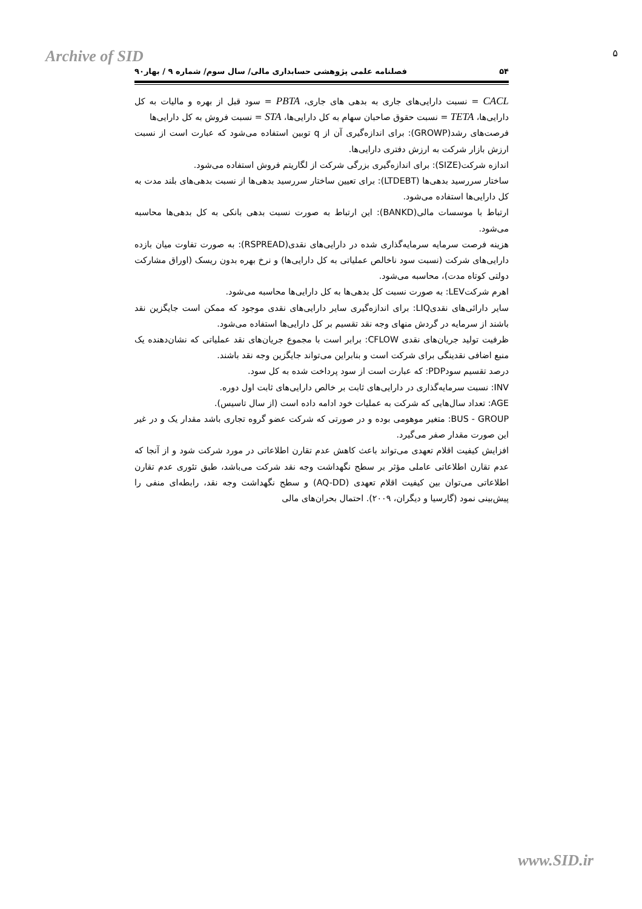Archive of SID ۵
۵۴ فصلنامه علمی پژوهشی حسابداری مالی/ سال سوم/ شماره ۹ / بهار۹۰
CACL = نسبت دارایی‌های جاری به بدهی های جاری، PBTA = سود قبل از بهره و مالیات به کل دارایی‌ها، TETA = نسبت حقوق صاحبان سهام به کل دارایی‌ها، STA = نسبت فروش به کل دارایی‌ها
فرصت‌های رشد(GROWP): برای اندازه‌گیری آن از q توبین استفاده می‌شود که عبارت است از نسبت ارزش بازار شرکت به ارزش دفتری دارایی‌ها.
اندازه شرکت(SIZE): برای اندازه‌گیری بزرگی شرکت از لگاریتم فروش استفاده می‌شود.
ساختار سررسید بدهی‌ها (LTDEBT): برای تعیین ساختار سررسید بدهی‌ها از نسبت بدهی‌های بلند مدت به کل دارایی‌ها استفاده می‌شود.
ارتباط با موسسات مالی(BANKD): این ارتباط به صورت نسبت بدهی بانکی به کل بدهی‌ها محاسبه می‌شود.
هزینه فرصت سرمایه سرمایه‌گذاری شده در دارایی‌های نقدی(RSPREAD): به صورت تفاوت میان بازده دارایی‌های شرکت (نسبت سود ناخالص عملیاتی به کل دارایی‌ها) و نرخ بهره بدون ریسک (اوراق مشارکت دولتی کوتاه مدت)، محاسبه می‌شود.
اهرم شرکتLEV: به صورت نسبت کل بدهی‌ها به کل دارایی‌ها محاسبه می‌شود.
سایر دارائی‌های نقدیLIQ: برای اندازه‌گیری سایر دارایی‌های نقدی موجود که ممکن است جایگزین نقد باشند از سرمایه در گردش منهای وجه نقد تقسیم بر کل دارایی‌ها استفاده می‌شود.
ظرفیت تولید جریان‌های نقدی CFLOW: برابر است با مجموع جریان‌های نقد عملیاتی که نشان‌دهنده یک منبع اضافی نقدینگی برای شرکت است و بنابراین می‌تواند جایگزین وجه نقد باشند.
درصد تقسیم سودPDP: که عبارت است از سود پرداخت شده به کل سود.
INV: نسبت سرمایه‌گذاری در دارایی‌های ثابت بر خالص دارایی‌های ثابت اول دوره.
AGE: تعداد سال‌هایی که شرکت به عملیات خود ادامه داده است (از سال تاسیس).
BUS - GROUP: متغیر موهومی بوده و در صورتی که شرکت عضو گروه تجاری باشد مقدار یک و در غیر این صورت مقدار صفر می‌گیرد.
افزایش کیفیت اقلام تعهدی می‌تواند باعث کاهش عدم تقارن اطلاعاتی در مورد شرکت شود و از آنجا که عدم تقارن اطلاعاتی عاملی مؤثر بر سطح نگهداشت وجه نقد شرکت می‌باشد، طبق تئوری عدم تقارن اطلاعاتی می‌توان بین کیفیت اقلام تعهدی (AQ-DD) و سطح نگهداشت وجه نقد، رابطه‌ای منفی را پیش‌بینی نمود (گارسیا و دیگران، ۲۰۰۹). احتمال بحران‌های مالی
www.SID.ir